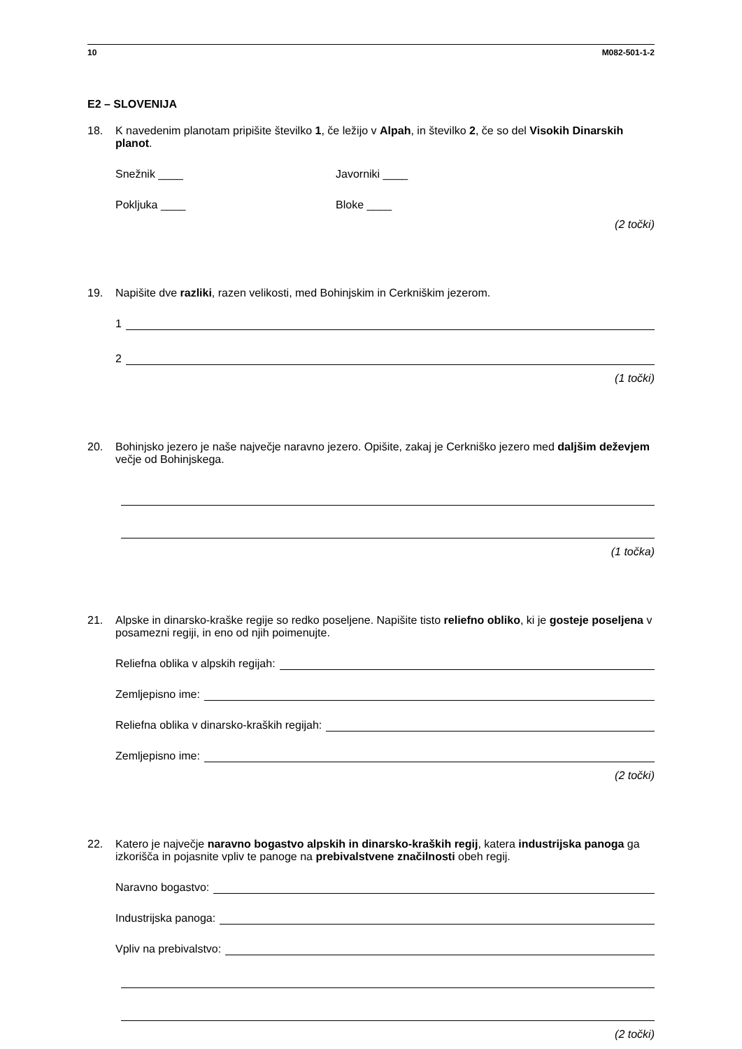10 M082-501-1-2
E2 – SLOVENIJA
18. K navedenim planotam pripišite številko 1, če ležijo v Alpah, in številko 2, če so del Visokih Dinarskih planot.
Snežnik ____ Javorniki ____
Pokljuka ____ Bloke ____
(2 točki)
19. Napišite dve razliki, razen velikosti, med Bohinjskim in Cerkniškim jezerom.
1
2
(1 točki)
20. Bohinjsko jezero je naše največje naravno jezero. Opišite, zakaj je Cerkniško jezero med daljšim deževjem večje od Bohinjskega.
(1 točka)
21. Alpske in dinarsko-kraške regije so redko poseljene. Napišite tisto reliefno obliko, ki je gosteje poseljena v posamezni regiji, in eno od njih poimenujte.
Reliefna oblika v alpskih regijah:
Zemljepisno ime:
Reliefna oblika v dinarsko-kraških regijah:
Zemljepisno ime:
(2 točki)
22. Katero je največje naravno bogastvo alpskih in dinarsko-kraških regij, katera industrijska panoga ga izkorišča in pojasnite vpliv te panoge na prebivalstvene značilnosti obeh regij.
Naravno bogastvo:
Industrijska panoga:
Vpliv na prebivalstvo:
(2 točki)